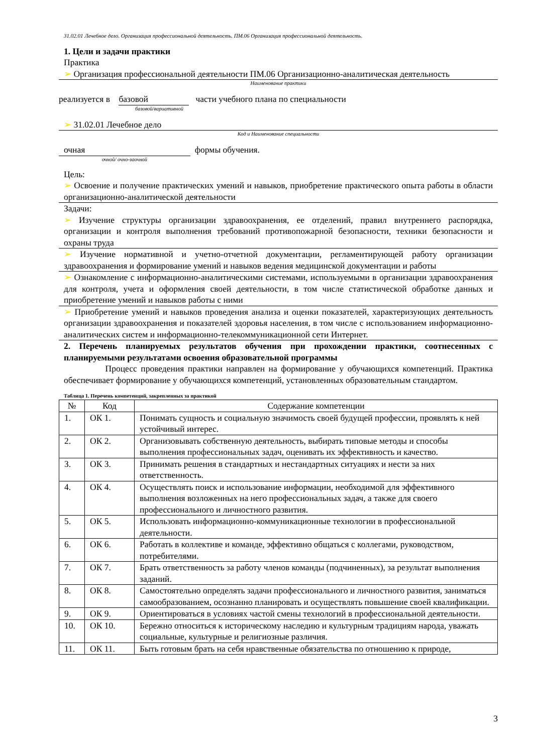31.02.01 Лечебное дело. Организация профессиональной деятельность. ПМ.06 Организация профессиональной деятельность.
1. Цели и задачи практики
Практика
➢ Организация профессиональной деятельности ПМ.06 Организационно-аналитическая деятельность
Наименование практики
реализуется в базовой части учебного плана по специальности
базовой/вариативной
➢ 31.02.01 Лечебное дело
Код и Наименование специальности
очная формы обучения.
очной/ очно-заочной
Цель:
➢ Освоение и получение практических умений и навыков, приобретение практического опыта работы в области организационно-аналитической деятельности
Задачи:
➢ Изучение структуры организации здравоохранения, ее отделений, правил внутреннего распорядка, организации и контроля выполнения требований противопожарной безопасности, техники безопасности и охраны труда
➢ Изучение нормативной и учетно-отчетной документации, регламентирующей работу организации здравоохранения и формирование умений и навыков ведения медицинской документации и работы
➢ Ознакомление с информационно-аналитическими системами, используемыми в организации здравоохранения для контроля, учета и оформления своей деятельности, в том числе статистической обработке данных и приобретение умений и навыков работы с ними
➢ Приобретение умений и навыков проведения анализа и оценки показателей, характеризующих деятельность организации здравоохранения и показателей здоровья населения, в том числе с использованием информационно-аналитических систем и информационно-телекоммуникационной сети Интернет.
2. Перечень планируемых результатов обучения при прохождении практики, соотнесенных с планируемыми результатами освоения образовательной программы
Процесс проведения практики направлен на формирование у обучающихся компетенций. Практика обеспечивает формирование у обучающихся компетенций, установленных образовательным стандартом.
Таблица 1. Перечень компетенций, закрепленных за практикой
| № | Код | Содержание компетенции |
| --- | --- | --- |
| 1. | ОК 1. | Понимать сущность и социальную значимость своей будущей профессии, проявлять к ней устойчивый интерес. |
| 2. | ОК 2. | Организовывать собственную деятельность, выбирать типовые методы и способы выполнения профессиональных задач, оценивать их эффективность и качество. |
| 3. | ОК 3. | Принимать решения в стандартных и нестандартных ситуациях и нести за них ответственность. |
| 4. | ОК 4. | Осуществлять поиск и использование информации, необходимой для эффективного выполнения возложенных на него профессиональных задач, а также для своего профессионального и личностного развития. |
| 5. | ОК 5. | Использовать информационно-коммуникационные технологии в профессиональной деятельности. |
| 6. | ОК 6. | Работать в коллективе и команде, эффективно общаться с коллегами, руководством, потребителями. |
| 7. | ОК 7. | Брать ответственность за работу членов команды (подчиненных), за результат выполнения заданий. |
| 8. | ОК 8. | Самостоятельно определять задачи профессионального и личностного развития, заниматься самообразованием, осознанно планировать и осуществлять повышение своей квалификации. |
| 9. | ОК 9. | Ориентироваться в условиях частой смены технологий в профессиональной деятельности. |
| 10. | ОК 10. | Бережно относиться к историческому наследию и культурным традициям народа, уважать социальные, культурные и религиозные различия. |
| 11. | ОК 11. | Быть готовым брать на себя нравственные обязательства по отношению к природе, |
3